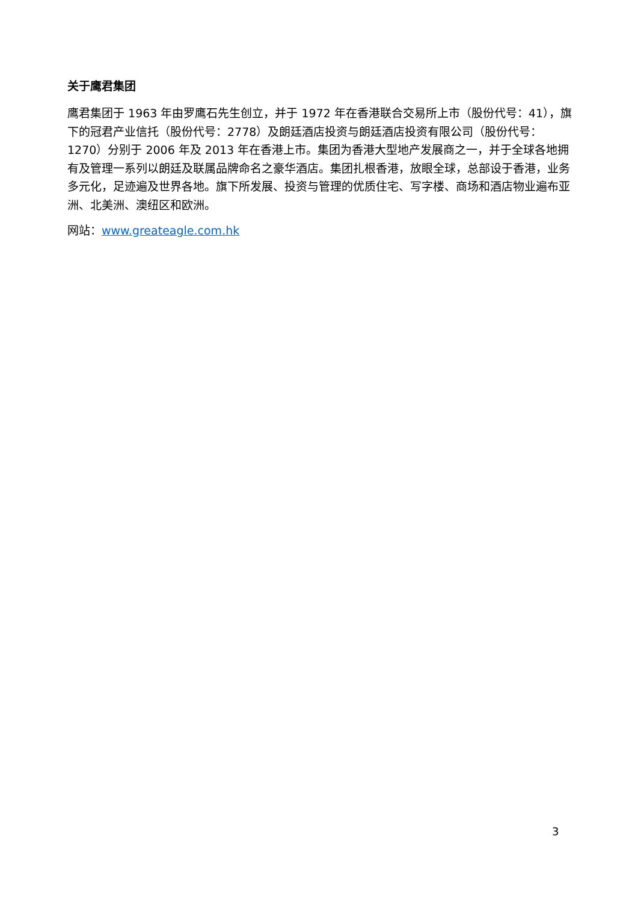关于鹰君集团
鹰君集团于 1963 年由罗鹰石先生创立，并于 1972 年在香港联合交易所上市（股份代号：41），旗下的冠君产业信托（股份代号：2778）及朗廷酒店投资与朗廷酒店投资有限公司（股份代号：1270）分别于 2006 年及 2013 年在香港上市。集团为香港大型地产发展商之一，并于全球各地拥有及管理一系列以朗廷及联属品牌命名之豪华酒店。集团扎根香港，放眼全球，总部设于香港，业务多元化，足迹遍及世界各地。旗下所发展、投资与管理的优质住宅、写字楼、商场和酒店物业遍布亚洲、北美洲、澳纽区和欧洲。
网站：www.greateagle.com.hk
3